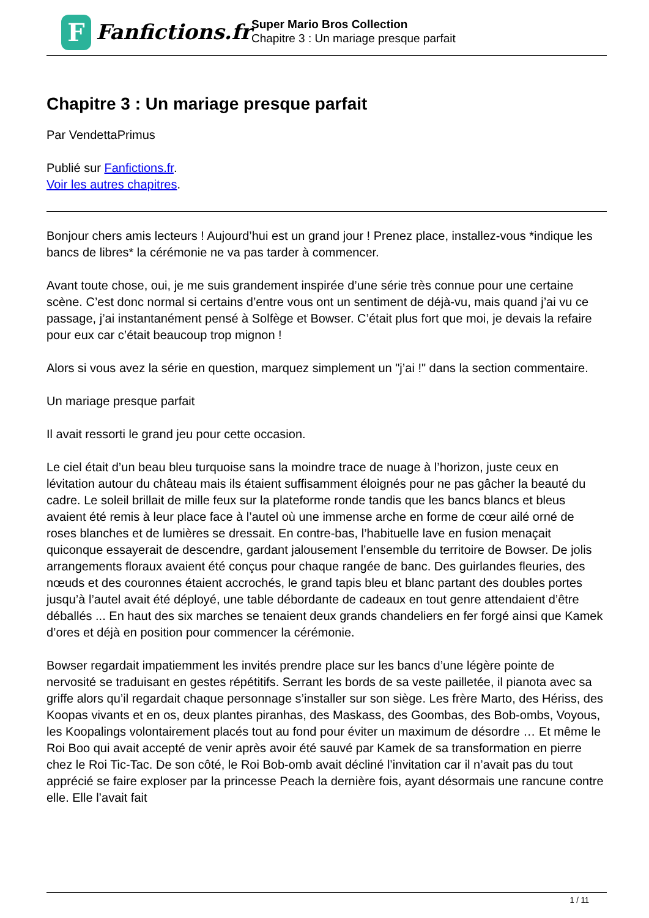F
Fanfictions.fr
Super Mario Bros Collection
Chapitre 3 : Un mariage presque parfait
Chapitre 3 : Un mariage presque parfait
Par VendettaPrimus
Publié sur Fanfictions.fr.
Voir les autres chapitres.
Bonjour chers amis lecteurs ! Aujourd’hui est un grand jour ! Prenez place, installez-vous *indique les bancs de libres* la cérémonie ne va pas tarder à commencer.
Avant toute chose, oui, je me suis grandement inspirée d’une série très connue pour une certaine scène. C’est donc normal si certains d’entre vous ont un sentiment de déjà-vu, mais quand j’ai vu ce passage, j’ai instantanément pensé à Solfège et Bowser. C’était plus fort que moi, je devais la refaire pour eux car c’était beaucoup trop mignon !
Alors si vous avez la série en question, marquez simplement un "j’ai !" dans la section commentaire.
Un mariage presque parfait
Il avait ressorti le grand jeu pour cette occasion.
Le ciel était d’un beau bleu turquoise sans la moindre trace de nuage à l’horizon, juste ceux en lévitation autour du château mais ils étaient suffisamment éloignés pour ne pas gâcher la beauté du cadre. Le soleil brillait de mille feux sur la plateforme ronde tandis que les bancs blancs et bleus avaient été remis à leur place face à l’autel où une immense arche en forme de cœur ailé orné de roses blanches et de lumières se dressait. En contre-bas, l’habituelle lave en fusion menaçait quiconque essayerait de descendre, gardant jalousement l’ensemble du territoire de Bowser. De jolis arrangements floraux avaient été conçus pour chaque rangée de banc. Des guirlandes fleuries, des nœuds et des couronnes étaient accrochés, le grand tapis bleu et blanc partant des doubles portes jusqu’à l’autel avait été déployé, une table débordante de cadeaux en tout genre attendaient d’être déballés ... En haut des six marches se tenaient deux grands chandeliers en fer forgé ainsi que Kamek d’ores et déjà en position pour commencer la cérémonie.
Bowser regardait impatiemment les invités prendre place sur les bancs d’une légère pointe de nervosité se traduisant en gestes répétitifs. Serrant les bords de sa veste pailletée, il pianota avec sa griffe alors qu’il regardait chaque personnage s’installer sur son siège. Les frère Marto, des Hériss, des Koopas vivants et en os, deux plantes piranhas, des Maskass, des Goombas, des Bob-ombs, Voyous, les Koopalings volontairement placés tout au fond pour éviter un maximum de désordre … Et même le Roi Boo qui avait accepté de venir après avoir été sauvé par Kamek de sa transformation en pierre chez le Roi Tic-Tac. De son côté, le Roi Bob-omb avait décliné l’invitation car il n’avait pas du tout apprécié se faire exploser par la princesse Peach la dernière fois, ayant désormais une rancune contre elle. Elle l’avait fait
1 / 11